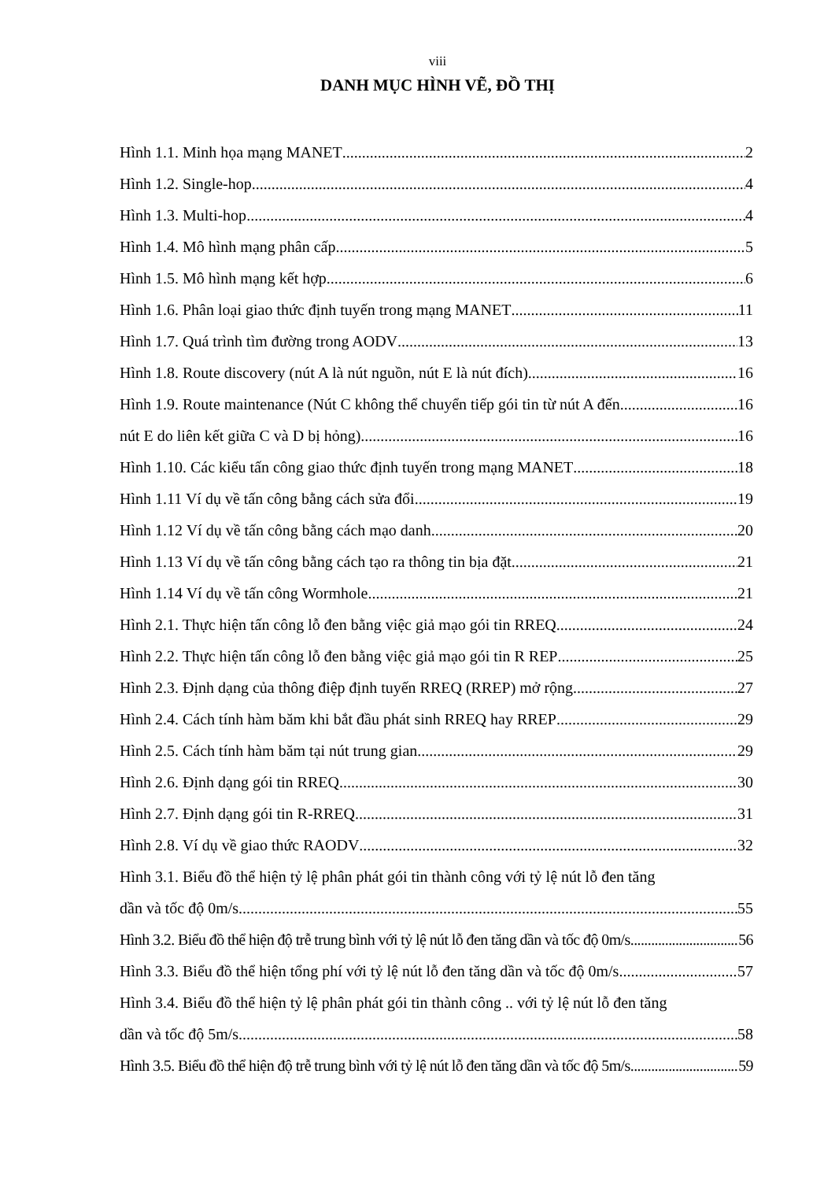viii
DANH MỤC HÌNH VẼ, ĐỒ THỊ
Hình 1.1. Minh họa mạng MANET 2
Hình 1.2. Single-hop 4
Hình 1.3. Multi-hop 4
Hình 1.4. Mô hình mạng phân cấp 5
Hình 1.5. Mô hình mạng kết hợp 6
Hình 1.6. Phân loại giao thức định tuyến trong mạng MANET 11
Hình 1.7. Quá trình tìm đường trong AODV 13
Hình 1.8. Route discovery (nút A là nút nguồn, nút E là nút đích) 16
Hình 1.9. Route maintenance (Nút C không thể chuyển tiếp gói tin từ nút A đến 16
nút E do liên kết giữa C và D bị hỏng) 16
Hình 1.10. Các kiểu tấn công giao thức định tuyến trong mạng MANET 18
Hình 1.11 Ví dụ về tấn công bằng cách sửa đổi 19
Hình 1.12 Ví dụ về tấn công bằng cách mạo danh 20
Hình 1.13 Ví dụ về tấn công bằng cách tạo ra thông tin bịa đặt 21
Hình 1.14 Ví dụ về tấn công Wormhole 21
Hình 2.1. Thực hiện tấn công lỗ đen bằng việc giả mạo gói tin RREQ 24
Hình 2.2. Thực hiện tấn công lỗ đen bằng việc giả mạo gói tin R REP 25
Hình 2.3. Định dạng của thông điệp định tuyến RREQ (RREP) mở rộng 27
Hình 2.4. Cách tính hàm băm khi bắt đầu phát sinh RREQ hay RREP 29
Hình 2.5. Cách tính hàm băm tại nút trung gian 29
Hình 2.6. Định dạng gói tin RREQ 30
Hình 2.7. Định dạng gói tin R-RREQ 31
Hình 2.8. Ví dụ về giao thức RAODV 32
Hình 3.1. Biểu đồ thể hiện tỷ lệ phân phát gói tin thành công với tỷ lệ nút lỗ đen tăng
dần và tốc độ 0m/s 55
Hình 3.2. Biểu đồ thể hiện độ trễ trung bình với tỷ lệ nút lỗ đen tăng dần và tốc độ 0m/s 56
Hình 3.3. Biểu đồ thể hiện tổng phí với tỷ lệ nút lỗ đen tăng dần và tốc độ 0m/s 57
Hình 3.4. Biểu đồ thể hiện tỷ lệ phân phát gói tin thành công .. với tỷ lệ nút lỗ đen tăng
dần và tốc độ 5m/s 58
Hình 3.5. Biểu đồ thể hiện độ trễ trung bình với tỷ lệ nút lỗ đen tăng dần và tốc độ 5m/s 59